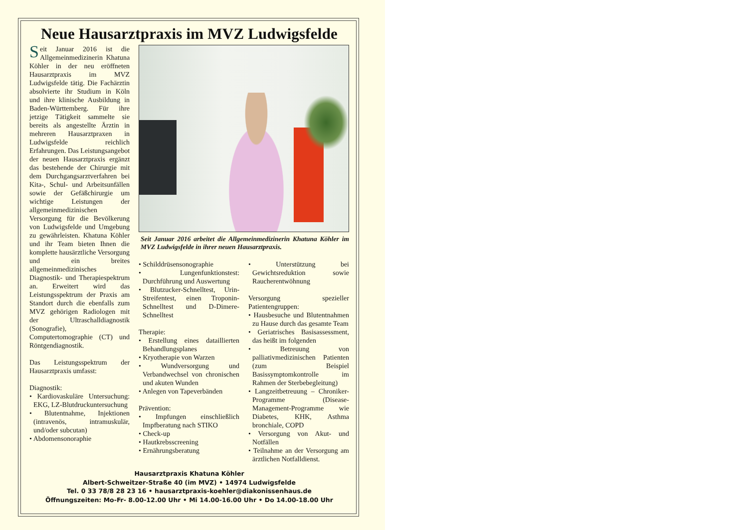Neue Hausarztpraxis im MVZ Ludwigsfelde
Seit Januar 2016 ist die Allgemeinmedizinerin Khatuna Köhler in der neu eröffneten Hausarztpraxis im MVZ Ludwigsfelde tätig. Die Fachärztin absolvierte ihr Studium in Köln und ihre klinische Ausbildung in Baden-Württemberg. Für ihre jetzige Tätigkeit sammelte sie bereits als angestellte Ärztin in mehreren Hausarztpraxen in Ludwigsfelde reichlich Erfahrungen. Das Leistungsangebot der neuen Hausarztpraxis ergänzt das bestehende der Chirurgie mit dem Durchgangsarztverfahren bei Kita-, Schul- und Arbeitsunfällen sowie der Gefäßchirurgie um wichtige Leistungen der allgemeinmedizinischen Versorgung für die Bevölkerung von Ludwigsfelde und Umgebung zu gewährleisten. Khatuna Köhler und ihr Team bieten Ihnen die komplette hausärztliche Versorgung und ein breites allgemeinmedizinisches Diagnostik- und Therapiespektrum an. Erweitert wird das Leistungsspektrum der Praxis am Standort durch die ebenfalls zum MVZ gehörigen Radiologen mit der Ultraschalldiagnostik (Sonografie), Computertomographie (CT) und Röntgendiagnostik.
Das Leistungsspektrum der Hausarztpraxis umfasst:
Diagnostik:
• Kardiovaskuläre Untersuchung: EKG, LZ-Blutdruckuntersuchung
• Blutentnahme, Injektionen (intravenös, intramuskulär, und/oder subcutan)
• Abdomensonoraphie
Seit Januar 2016 arbeitet die Allgemeinmedizinerin Khatuna Köhler im MVZ Ludwigsfelde in ihrer neuen Hausarztpraxis.
• Schilddrüsensonographie
• Lungenfunktionstest: Durchführung und Auswertung
• Blutzucker-Schnelltest, Urin-Streifentest, einen Troponin-Schnelltest und D-Dimere-Schnelltest
Therapie:
• Erstellung eines dataillierten Behandlungsplanes
• Kryotherapie von Warzen
• Wundversorgung und Verbandwechsel von chronischen und akuten Wunden
• Anlegen von Tapeverbänden
Prävention:
• Impfungen einschließlich Impfberatung nach STIKO
• Check-up
• Hautkrebsscreening
• Ernährungsberatung
• Unterstützung bei Gewichtsreduktion sowie Raucherentwöhnung
Versorgung spezieller Patientengruppen:
• Hausbesuche und Blutentnahmen zu Hause durch das gesamte Team
• Geriatrisches Basisassessment, das heißt im folgenden
• Betreuung von palliativmedizinischen Patienten (zum Beispiel Basissymptomkontrolle im Rahmen der Sterbebegleitung)
• Langzeitbetreuung – Chroniker-Programme (Disease-Management-Programme wie Diabetes, KHK, Asthma bronchiale, COPD
• Versorgung von Akut- und Notfällen
• Teilnahme an der Versorgung am ärztlichen Notfalldienst.
Hausarztpraxis Khatuna Köhler
Albert-Schweitzer-Straße 40 (im MVZ) • 14974 Ludwigsfelde
Tel. 0 33 78/8 28 23 16 • hausarztpraxis-koehler@diakonissenhaus.de
Öffnungszeiten: Mo-Fr- 8.00-12.00 Uhr • Mi 14.00-16.00 Uhr • Do 14.00-18.00 Uhr